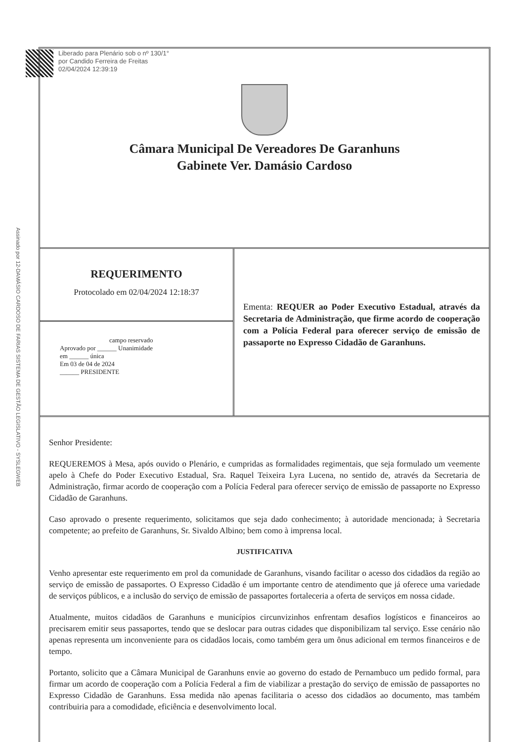Liberado para Plenário sob o nº 130/1°
por Candido Ferreira de Freitas
02/04/2024 12:39:19
Assinado por 12-DAMÁSIO CARDOSO DE FARIAS SISTEMA DE GESTÃO LEGISLATIVO - SYSLEGWEB
Câmara Municipal De Vereadores De Garanhuns
Gabinete Ver. Damásio Cardoso
REQUERIMENTO
Protocolado em 02/04/2024 12:18:37
campo reservado
Aprovado por ______ Unanimidade
em ______ única
Em 03 de 04 de 2024
______ PRESIDENTE
Ementa: REQUER ao Poder Executivo Estadual, através da Secretaria de Administração, que firme acordo de cooperação com a Polícia Federal para oferecer serviço de emissão de passaporte no Expresso Cidadão de Garanhuns.
Senhor Presidente:
REQUEREMOS à Mesa, após ouvido o Plenário, e cumpridas as formalidades regimentais, que seja formulado um veemente apelo à Chefe do Poder Executivo Estadual, Sra. Raquel Teixeira Lyra Lucena, no sentido de, através da Secretaria de Administração, firmar acordo de cooperação com a Polícia Federal para oferecer serviço de emissão de passaporte no Expresso Cidadão de Garanhuns.
Caso aprovado o presente requerimento, solicitamos que seja dado conhecimento; à autoridade mencionada; à Secretaria competente; ao prefeito de Garanhuns, Sr. Sivaldo Albino; bem como à imprensa local.
JUSTIFICATIVA
Venho apresentar este requerimento em prol da comunidade de Garanhuns, visando facilitar o acesso dos cidadãos da região ao serviço de emissão de passaportes. O Expresso Cidadão é um importante centro de atendimento que já oferece uma variedade de serviços públicos, e a inclusão do serviço de emissão de passaportes fortaleceria a oferta de serviços em nossa cidade.
Atualmente, muitos cidadãos de Garanhuns e municípios circunvizinhos enfrentam desafios logísticos e financeiros ao precisarem emitir seus passaportes, tendo que se deslocar para outras cidades que disponibilizam tal serviço. Esse cenário não apenas representa um inconveniente para os cidadãos locais, como também gera um ônus adicional em termos financeiros e de tempo.
Portanto, solicito que a Câmara Municipal de Garanhuns envie ao governo do estado de Pernambuco um pedido formal, para firmar um acordo de cooperação com a Polícia Federal a fim de viabilizar a prestação do serviço de emissão de passaportes no Expresso Cidadão de Garanhuns. Essa medida não apenas facilitaria o acesso dos cidadãos ao documento, mas também contribuiria para a comodidade, eficiência e desenvolvimento local.